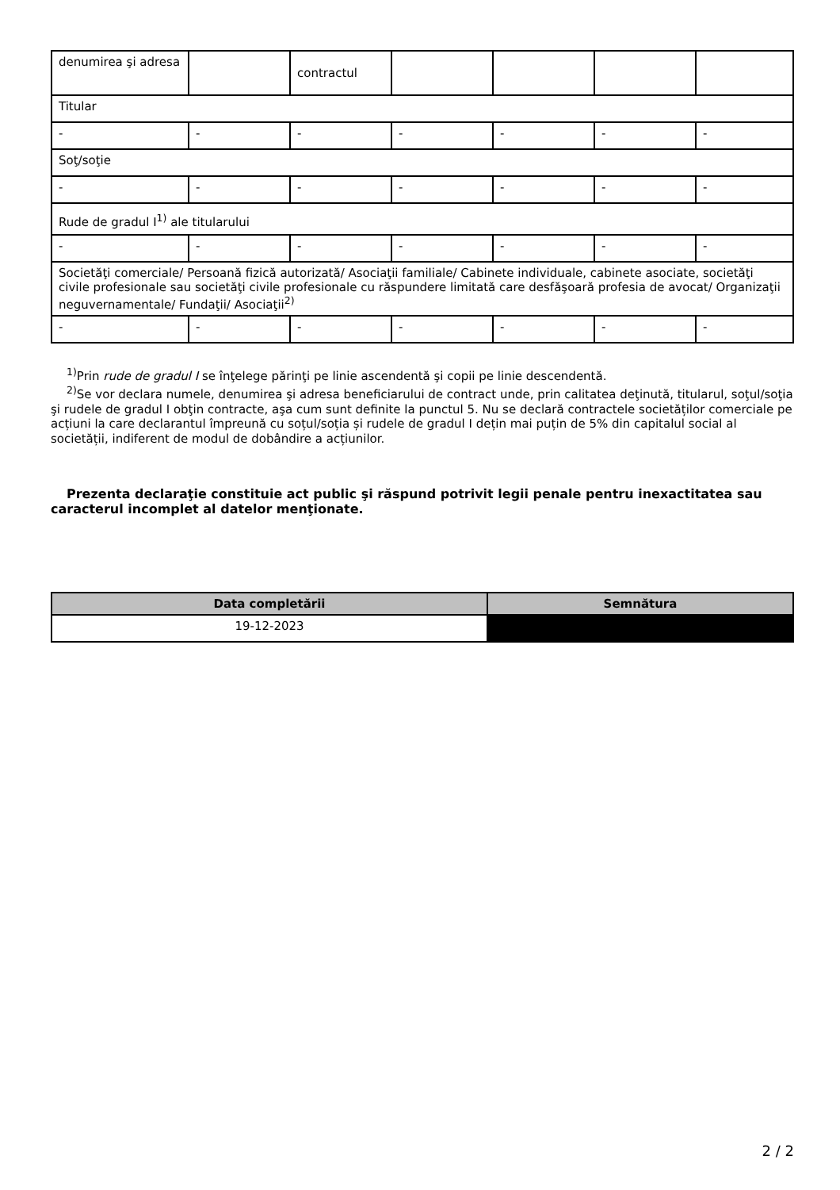| denumirea şi adresa | | contractul | | | | |
| Titular | | | | | | |
| - | - | - | - | - | - | - |
| Soţ/soţie | | | | | | |
| - | - | - | - | - | - | - |
| Rude de gradul I<sup>1)</sup> ale titularului | | | | | | |
| - | - | - | - | - | - | - |
| Societăţi comerciale/ Persoană fizică autorizată/ Asociaţii familiale/ Cabinete individuale, cabinete asociate, societăţi civile profesionale sau societăţi civile profesionale cu răspundere limitată care desfăşoară profesia de avocat/ Organizaţii neguvernamentale/ Fundaţii/ Asociaţii<sup>2)</sup> | | | | | | |
| - | - | - | - | - | - | - |
<sup>1)</sup> Prin rude de gradul I se înţelege părinţi pe linie ascendentă şi copii pe linie descendentă.
<sup>2)</sup> Se vor declara numele, denumirea şi adresa beneficiarului de contract unde, prin calitatea deţinută, titularul, soţul/soţia şi rudele de gradul I obţin contracte, aşa cum sunt definite la punctul 5. Nu se declară contractele societăților comerciale pe acțiuni la care declarantul împreună cu soțul/soția și rudele de gradul I dețin mai puțin de 5% din capitalul social al societății, indiferent de modul de dobândire a acțiunilor.
Prezenta declaraţie constituie act public şi răspund potrivit legii penale pentru inexactitatea sau caracterul incomplet al datelor menţionate.
| Data completării | Semnătura |
| --- | --- |
| 19-12-2023 | |
2 / 2